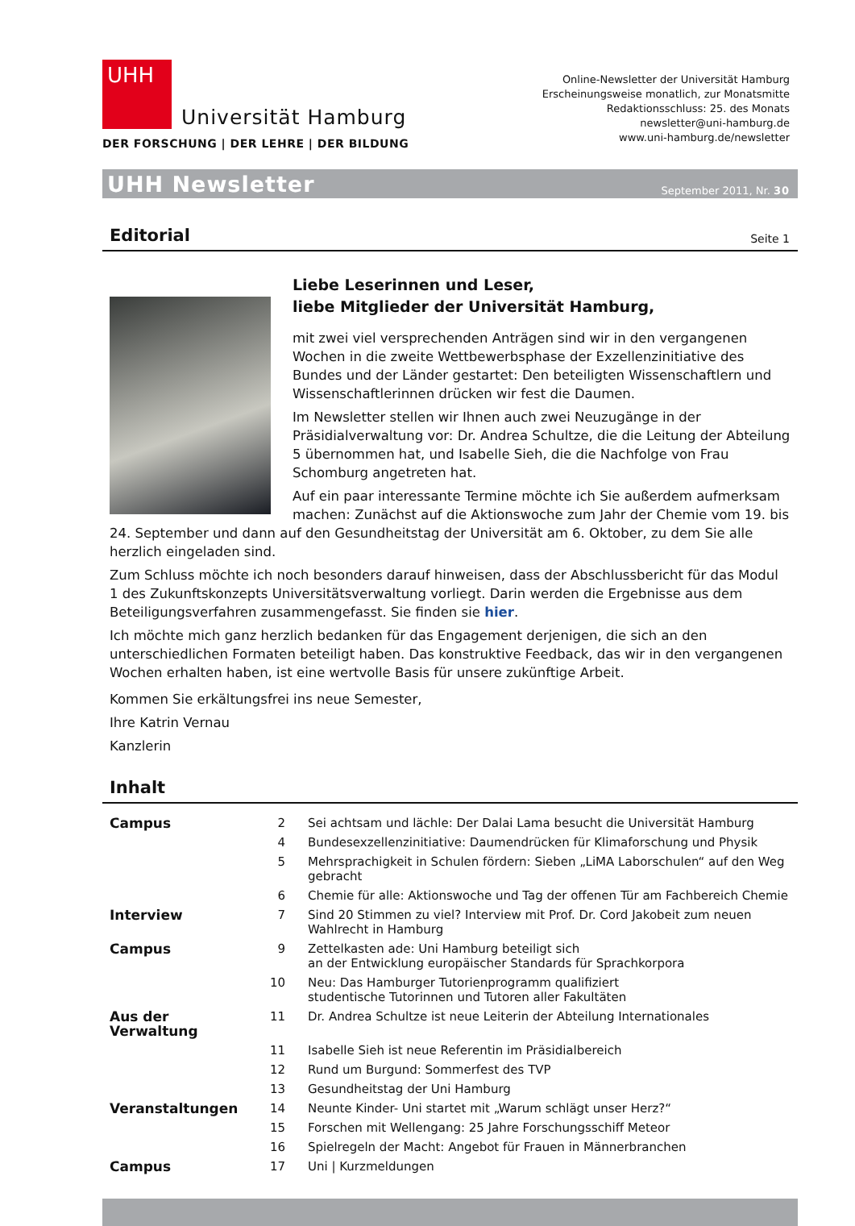UHH
Universität Hamburg
DER FORSCHUNG | DER LEHRE | DER BILDUNG
Online-Newsletter der Universität Hamburg
Erscheinungsweise monatlich, zur Monatsmitte
Redaktionsschluss: 25. des Monats
newsletter@uni-hamburg.de
www.uni-hamburg.de/newsletter
UHH Newsletter September 2011, Nr. 30
Editorial
Seite 1
Liebe Leserinnen und Leser,
liebe Mitglieder der Universität Hamburg,
mit zwei viel versprechenden Anträgen sind wir in den vergangenen Wochen in die zweite Wettbewerbsphase der Exzellenzinitiative des Bundes und der Länder gestartet: Den beteiligten Wissenschaftlern und Wissenschaftlerinnen drücken wir fest die Daumen.
Im Newsletter stellen wir Ihnen auch zwei Neuzugänge in der Präsidialverwaltung vor: Dr. Andrea Schultze, die die Leitung der Abteilung 5 übernommen hat, und Isabelle Sieh, die die Nachfolge von Frau Schomburg angetreten hat.
Auf ein paar interessante Termine möchte ich Sie außerdem aufmerksam machen: Zunächst auf die Aktionswoche zum Jahr der Chemie vom 19. bis 24. September und dann auf den Gesundheitstag der Universität am 6. Oktober, zu dem Sie alle herzlich eingeladen sind.
Zum Schluss möchte ich noch besonders darauf hinweisen, dass der Abschlussbericht für das Modul 1 des Zukunftskonzepts Universitätsverwaltung vorliegt. Darin werden die Ergebnisse aus dem Beteiligungsverfahren zusammengefasst. Sie finden sie hier.
Ich möchte mich ganz herzlich bedanken für das Engagement derjenigen, die sich an den unterschiedlichen Formaten beteiligt haben. Das konstruktive Feedback, das wir in den vergangenen Wochen erhalten haben, ist eine wertvolle Basis für unsere zukünftige Arbeit.
Kommen Sie erkältungsfrei ins neue Semester,
Ihre Katrin Vernau
Kanzlerin
Inhalt
| Campus | 2 | Sei achtsam und lächle: Der Dalai Lama besucht die Universität Hamburg |
| | 4 | Bundesexzellenzinitiative: Daumendrücken für Klimaforschung und Physik |
| | 5 | Mehrsprachigkeit in Schulen fördern: Sieben „LiMA Laborschulen“ auf den Weg gebracht |
| | 6 | Chemie für alle: Aktionswoche und Tag der offenen Tür am Fachbereich Chemie |
| Interview | 7 | Sind 20 Stimmen zu viel? Interview mit Prof. Dr. Cord Jakobeit zum neuen Wahlrecht in Hamburg |
| Campus | 9 | Zettelkasten ade: Uni Hamburg beteiligt sich an der Entwicklung europäischer Standards für Sprachkorpora |
| | 10 | Neu: Das Hamburger Tutorienprogramm qualifiziert studentische Tutorinnen und Tutoren aller Fakultäten |
| Aus der Verwaltung | 11 | Dr. Andrea Schultze ist neue Leiterin der Abteilung Internationales |
| | 11 | Isabelle Sieh ist neue Referentin im Präsidialbereich |
| | 12 | Rund um Burgund: Sommerfest des TVP |
| | 13 | Gesundheitstag der Uni Hamburg |
| Veranstaltungen | 14 | Neunte Kinder- Uni startet mit „Warum schlägt unser Herz?“ |
| | 15 | Forschen mit Wellengang: 25 Jahre Forschungsschiff Meteor |
| | 16 | Spielregeln der Macht: Angebot für Frauen in Männerbranchen |
| Campus | 17 | Uni / Kurzmeldungen |